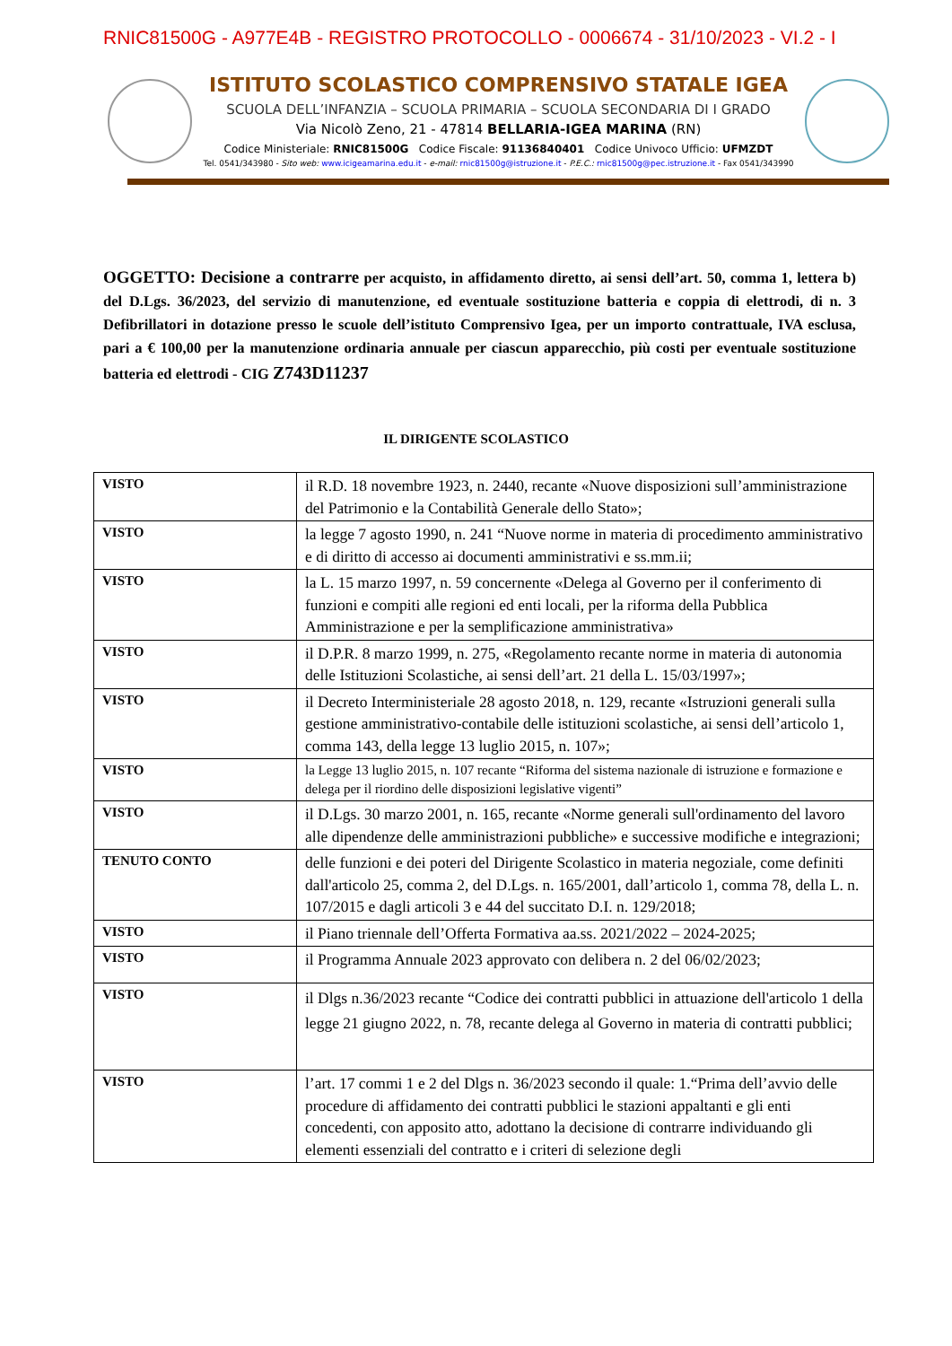RNIC81500G - A977E4B - REGISTRO PROTOCOLLO - 0006674 - 31/10/2023 - VI.2 - I
ISTITUTO SCOLASTICO COMPRENSIVO STATALE IGEA
SCUOLA DELL’INFANZIA – SCUOLA PRIMARIA – SCUOLA SECONDARIA DI I GRADO
Via Nicolò Zeno, 21 - 47814 BELLARIA-IGEA MARINA (RN)
Codice Ministeriale: RNIC81500G Codice Fiscale: 91136840401 Codice Univoco Ufficio: UFMZDT
Tel. 0541/343980 - Sito web: www.icigeamarina.edu.it - e-mail: rnic81500g@istruzione.it - P.E.C.: rnic81500g@pec.istruzione.it - Fax 0541/343990
OGGETTO: Decisione a contrarre per acquisto, in affidamento diretto, ai sensi dell’art. 50, comma 1, lettera b) del D.Lgs. 36/2023, del servizio di manutenzione, ed eventuale sostituzione batteria e coppia di elettrodi, di n. 3 Defibrillatori in dotazione presso le scuole dell’istituto Comprensivo Igea, per un importo contrattuale, IVA esclusa, pari a € 100,00 per la manutenzione ordinaria annuale per ciascun apparecchio, più costi per eventuale sostituzione batteria ed elettrodi - CIG Z743D11237
IL DIRIGENTE SCOLASTICO
| VISTO | il R.D. 18 novembre 1923, n. 2440, recante «Nuove disposizioni sull’amministrazione del Patrimonio e la Contabilità Generale dello Stato»; |
| VISTO | la legge 7 agosto 1990, n. 241 “Nuove norme in materia di procedimento amministrativo e di diritto di accesso ai documenti amministrativi e ss.mm.ii; |
| VISTO | la L. 15 marzo 1997, n. 59 concernente «Delega al Governo per il conferimento di funzioni e compiti alle regioni ed enti locali, per la riforma della Pubblica Amministrazione e per la semplificazione amministrativa» |
| VISTO | il D.P.R. 8 marzo 1999, n. 275, «Regolamento recante norme in materia di autonomia delle Istituzioni Scolastiche, ai sensi dell’art. 21 della L. 15/03/1997»; |
| VISTO | il Decreto Interministeriale 28 agosto 2018, n. 129, recante «Istruzioni generali sulla gestione amministrativo-contabile delle istituzioni scolastiche, ai sensi dell’articolo 1, comma 143, della legge 13 luglio 2015, n. 107»; |
| VISTO | la Legge 13 luglio 2015, n. 107 recante “Riforma del sistema nazionale di istruzione e formazione e delega per il riordino delle disposizioni legislative vigenti” |
| VISTO | il D.Lgs. 30 marzo 2001, n. 165, recante «Norme generali sull'ordinamento del lavoro alle dipendenze delle amministrazioni pubbliche» e successive modifiche e integrazioni; |
| TENUTO CONTO | delle funzioni e dei poteri del Dirigente Scolastico in materia negoziale, come definiti dall'articolo 25, comma 2, del D.Lgs. n. 165/2001, dall’articolo 1, comma 78, della L. n. 107/2015 e dagli articoli 3 e 44 del succitato D.I. n. 129/2018; |
| VISTO | il Piano triennale dell’Offerta Formativa aa.ss. 2021/2022 – 2024-2025; |
| VISTO | il Programma Annuale 2023 approvato con delibera n. 2 del 06/02/2023; |
| VISTO | il Dlgs n.36/2023 recante “Codice dei contratti pubblici in attuazione dell'articolo 1 della legge 21 giugno 2022, n. 78, recante delega al Governo in materia di contratti pubblici; |
| VISTO | l’art. 17 commi 1 e 2 del Dlgs n. 36/2023 secondo il quale: 1.“Prima dell’avvio delle procedure di affidamento dei contratti pubblici le stazioni appaltanti e gli enti concedenti, con apposito atto, adottano la decisione di contrarre individuando gli elementi essenziali del contratto e i criteri di selezione degli |